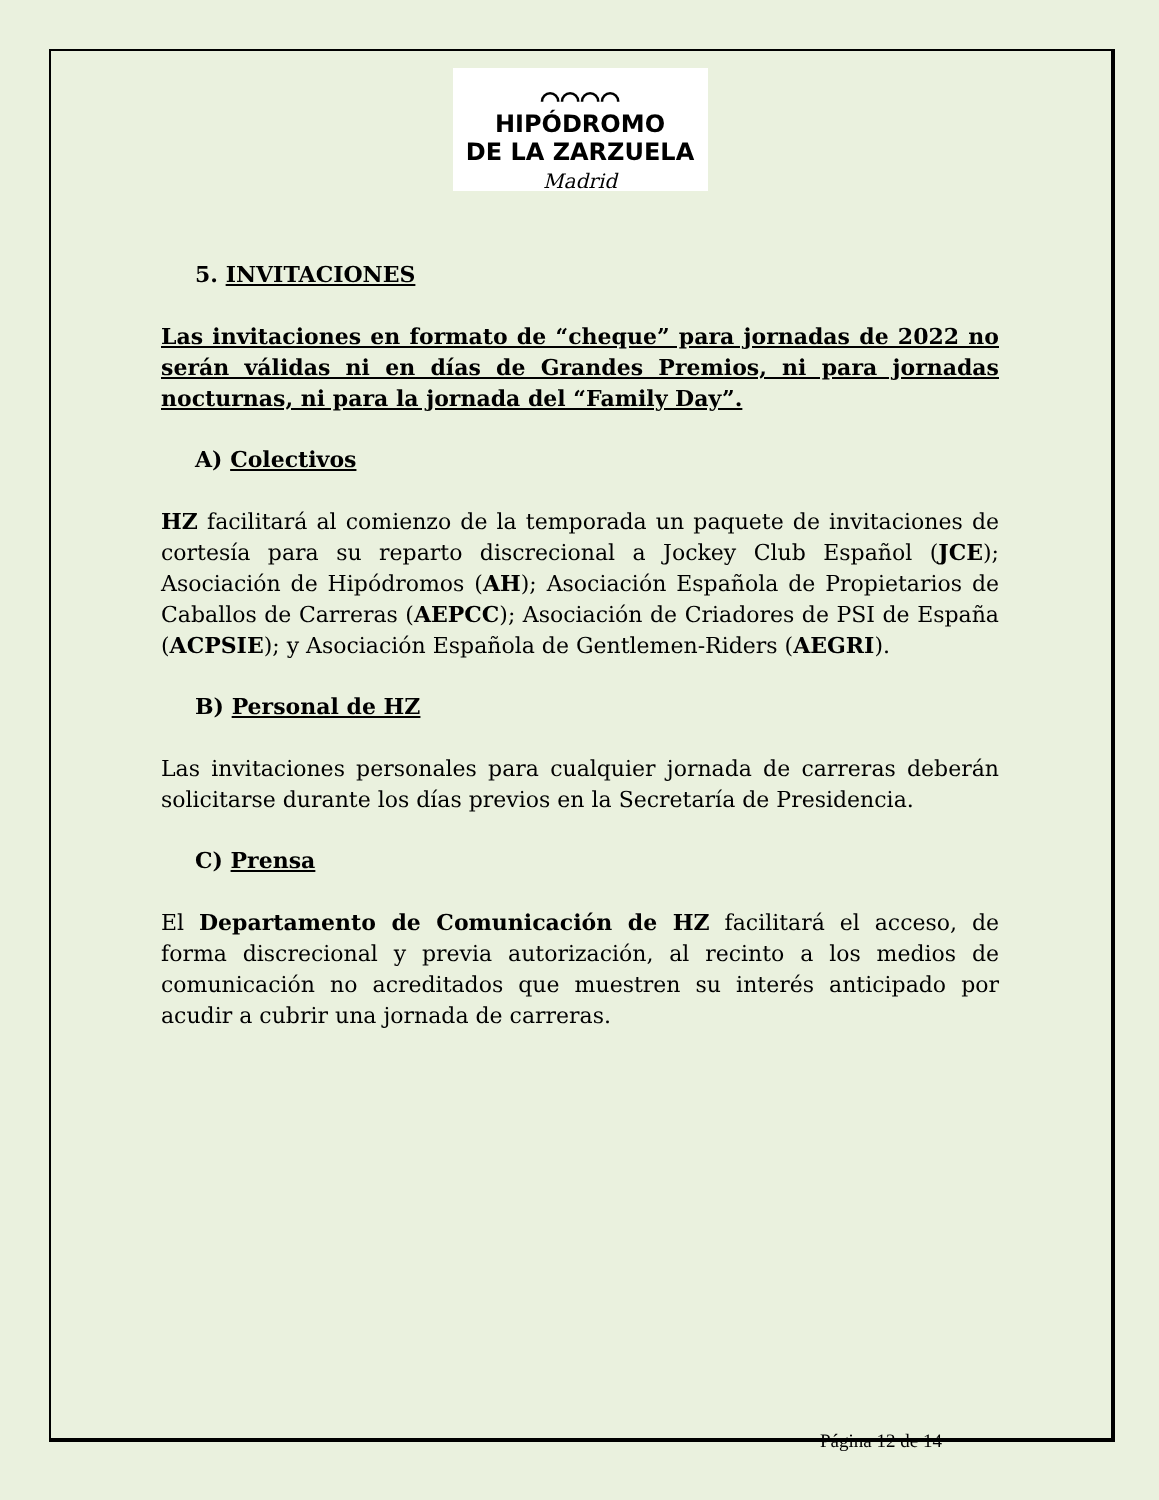⌒⌒⌒⌒
HIPÓDROMO
DE LA ZARZUELA
Madrid
5. INVITACIONES
Las invitaciones en formato de “cheque” para jornadas de 2022 no serán válidas ni en días de Grandes Premios, ni para jornadas nocturnas, ni para la jornada del “Family Day”.
A) Colectivos
HZ facilitará al comienzo de la temporada un paquete de invitaciones de cortesía para su reparto discrecional a Jockey Club Español (JCE); Asociación de Hipódromos (AH); Asociación Española de Propietarios de Caballos de Carreras (AEPCC); Asociación de Criadores de PSI de España (ACPSIE); y Asociación Española de Gentlemen-Riders (AEGRI).
B) Personal de HZ
Las invitaciones personales para cualquier jornada de carreras deberán solicitarse durante los días previos en la Secretaría de Presidencia.
C) Prensa
El Departamento de Comunicación de HZ facilitará el acceso, de forma discrecional y previa autorización, al recinto a los medios de comunicación no acreditados que muestren su interés anticipado por acudir a cubrir una jornada de carreras.
Página 12 de 14